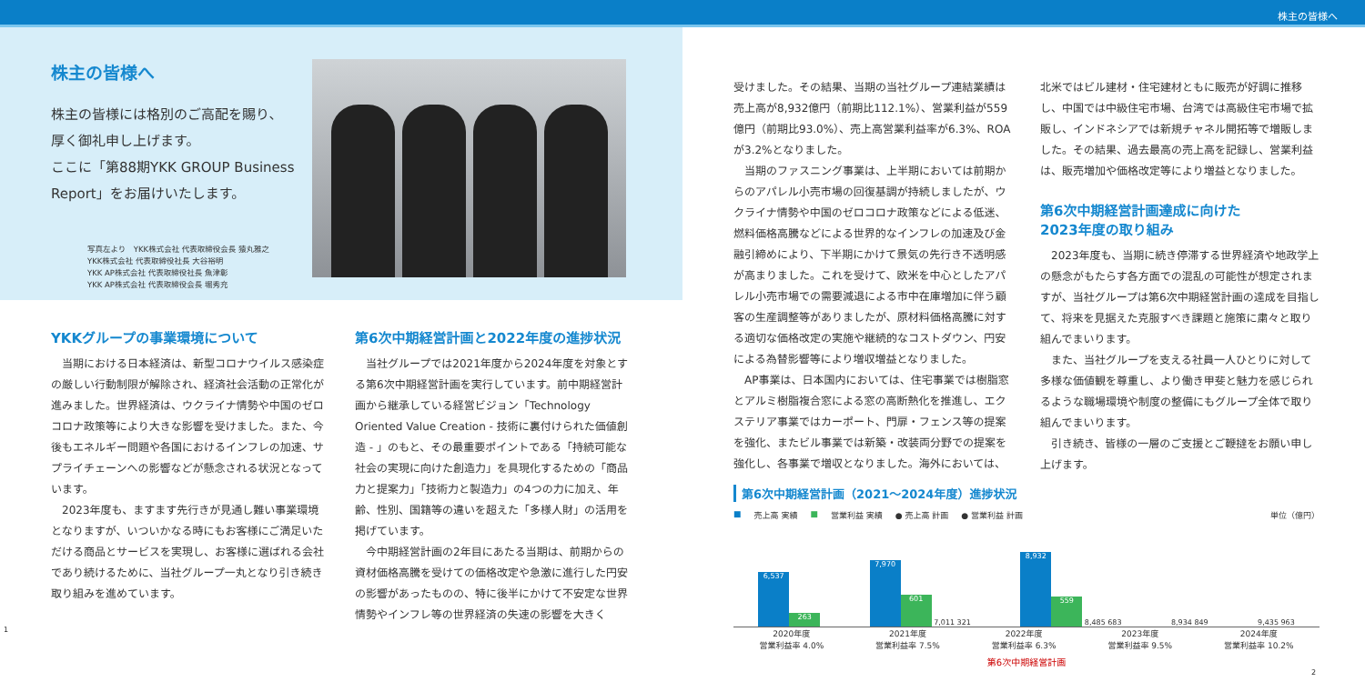株主の皆様へ
株主の皆様へ
株主の皆様には格別のご高配を賜り、
厚く御礼申し上げます。
ここに「第88期YKK GROUP Business
Report」をお届けいたします。
写真左より　YKK株式会社 代表取締役会長 猿丸雅之
YKK株式会社 代表取締役社長 大谷裕明
YKK AP株式会社 代表取締役社長 魚津彰
YKK AP株式会社 代表取締役会長 堀秀充
YKKグループの事業環境について
　当期における日本経済は、新型コロナウイルス感染症の厳しい行動制限が解除され、経済社会活動の正常化が進みました。世界経済は、ウクライナ情勢や中国のゼロコロナ政策等により大きな影響を受けました。また、今後もエネルギー問題や各国におけるインフレの加速、サプライチェーンへの影響などが懸念される状況となっています。
　2023年度も、ますます先行きが見通し難い事業環境となりますが、いついかなる時にもお客様にご満足いただける商品とサービスを実現し、お客様に選ばれる会社であり続けるために、当社グループ一丸となり引き続き取り組みを進めています。
第6次中期経営計画と2022年度の進捗状況
　当社グループでは2021年度から2024年度を対象とする第6次中期経営計画を実行しています。前中期経営計画から継承している経営ビジョン「Technology Oriented Value Creation - 技術に裏付けられた価値創造 - 」のもと、その最重要ポイントである「持続可能な社会の実現に向けた創造力」を具現化するための「商品力と提案力」「技術力と製造力」の4つの力に加え、年齢、性別、国籍等の違いを超えた「多様人財」の活用を掲げています。
　今中期経営計画の2年目にあたる当期は、前期からの資材価格高騰を受けての価格改定や急激に進行した円安の影響があったものの、特に後半にかけて不安定な世界情勢やインフレ等の世界経済の失速の影響を大きく
1
受けました。その結果、当期の当社グループ連結業績は売上高が8,932億円（前期比112.1%）、営業利益が559億円（前期比93.0%）、売上高営業利益率が6.3%、ROAが3.2%となりました。
　当期のファスニング事業は、上半期においては前期からのアパレル小売市場の回復基調が持続しましたが、ウクライナ情勢や中国のゼロコロナ政策などによる低迷、燃料価格高騰などによる世界的なインフレの加速及び金融引締めにより、下半期にかけて景気の先行き不透明感が高まりました。これを受けて、欧米を中心としたアパレル小売市場での需要減退による市中在庫増加に伴う顧客の生産調整等がありましたが、原材料価格高騰に対する適切な価格改定の実施や継続的なコストダウン、円安による為替影響等により増収増益となりました。
　AP事業は、日本国内においては、住宅事業では樹脂窓とアルミ樹脂複合窓による窓の高断熱化を推進し、エクステリア事業ではカーポート、門扉・フェンス等の提案を強化、またビル事業では新築・改装両分野での提案を強化し、各事業で増収となりました。海外においては、
北米ではビル建材・住宅建材ともに販売が好調に推移し、中国では中級住宅市場、台湾では高級住宅市場で拡販し、インドネシアでは新規チャネル開拓等で増販しました。その結果、過去最高の売上高を記録し、営業利益は、販売増加や価格改定等により増益となりました。
第6次中期経営計画達成に向けた
2023年度の取り組み
　2023年度も、当期に続き停滞する世界経済や地政学上の懸念がもたらす各方面での混乱の可能性が想定されますが、当社グループは第6次中期経営計画の達成を目指して、将来を見据えた克服すべき課題と施策に粛々と取り組んでまいります。
　また、当社グループを支える社員一人ひとりに対して多様な価値観を尊重し、より働き甲斐と魅力を感じられるような職場環境や制度の整備にもグループ全体で取り組んでまいります。
　引き続き、皆様の一層のご支援とご鞭撻をお願い申し上げます。
第6次中期経営計画（2021～2024年度）進捗状況
■ 売上高 実績 ■ 営業利益 実績 ● 売上高 計画 ● 営業利益 計画 単位（億円）
6,537 263
7,970 601 7,011 321
8,932 559 8,485 683
8,934 849
9,435 963
2020年度
営業利益率 4.0%
2021年度
営業利益率 7.5%
2022年度
営業利益率 6.3%
2023年度
営業利益率 9.5%
2024年度
営業利益率 10.2%
第6次中期経営計画
2